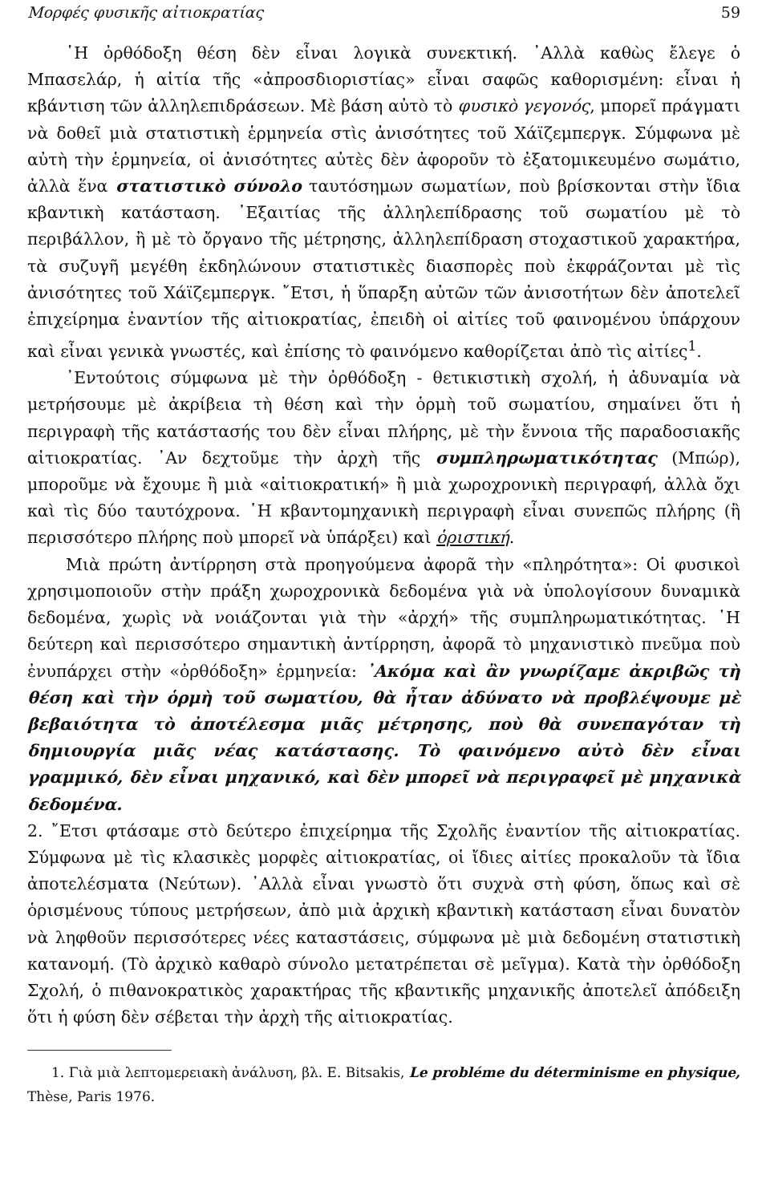Μορφές φυσικῆς αἰτιοκρατίας 59
῾Η ὀρθόδοξη θέση δὲν εἶναι λογικὰ συνεκτική. ᾿Αλλὰ καθὼς ἔλεγε ὁ Μπασελάρ, ἡ αἰτία τῆς «ἀπροσδιοριστίας» εἶναι σαφῶς καθορισμένη: εἶναι ἡ κβάντιση τῶν ἀλληλεπιδράσεων. Μὲ βάση αὐτὸ τὸ φυσικὸ γεγονός, μπορεῖ πράγματι νὰ δοθεῖ μιὰ στατιστικὴ ἑρμηνεία στὶς ἀνισότητες τοῦ Χάϊζεμπεργκ. Σύμφωνα μὲ αὐτὴ τὴν ἑρμηνεία, οἱ ἀνισότητες αὐτὲς δὲν ἀφοροῦν τὸ ἐξατομικευμένο σωμάτιο, ἀλλὰ ἕνα στατιστικὸ σύνολο ταυτόσημων σωματίων, ποὺ βρίσκονται στὴν ἴδια κβαντικὴ κατάσταση. ᾿Εξαιτίας τῆς ἀλληλεπίδρασης τοῦ σωματίου μὲ τὸ περιβάλλον, ἢ μὲ τὸ ὄργανο τῆς μέτρησης, ἀλληλεπίδραση στοχαστικοῦ χαρακτήρα, τὰ συζυγῆ μεγέθη ἐκδηλώνουν στατιστικὲς διασπορὲς ποὺ ἐκφράζονται μὲ τὶς ἀνισότητες τοῦ Χάϊζεμπεργκ. ῎Ετσι, ἡ ὕπαρξη αὐτῶν τῶν ἀνισοτήτων δὲν ἀποτελεῖ ἐπιχείρημα ἐναντίον τῆς αἰτιοκρατίας, ἐπειδὴ οἱ αἰτίες τοῦ φαινομένου ὑπάρχουν καὶ εἶναι γενικὰ γνωστές, καὶ ἐπίσης τὸ φαινόμενο καθορίζεται ἀπὸ τὶς αἰτίες<sup>1</sup>.
᾿Εντούτοις σύμφωνα μὲ τὴν ὀρθόδοξη - θετικιστικὴ σχολή, ἡ ἀδυναμία νὰ μετρήσουμε μὲ ἀκρίβεια τὴ θέση καὶ τὴν ὁρμὴ τοῦ σωματίου, σημαίνει ὅτι ἡ περιγραφὴ τῆς κατάστασής του δὲν εἶναι πλήρης, μὲ τὴν ἔννοια τῆς παραδοσιακῆς αἰτιοκρατίας. ᾿Αν δεχτοῦμε τὴν ἀρχὴ τῆς συμπληρωματικότητας (Μπώρ), μποροῦμε νὰ ἔχουμε ἢ μιὰ «αἰτιοκρατική» ἢ μιὰ χωροχρονικὴ περιγραφή, ἀλλὰ ὄχι καὶ τὶς δύο ταυτόχρονα. ῾Η κβαντομηχανικὴ περιγραφὴ εἶναι συνεπῶς πλήρης (ἢ περισσότερο πλήρης ποὺ μπορεῖ νὰ ὑπάρξει) καὶ ὁριστική.
Μιὰ πρώτη ἀντίρρηση στὰ προηγούμενα ἀφορᾶ τὴν «πληρότητα»: Οἱ φυσικοὶ χρησιμοποιοῦν στὴν πράξη χωροχρονικὰ δεδομένα γιὰ νὰ ὑπολογίσουν δυναμικὰ δεδομένα, χωρὶς νὰ νοιάζονται γιὰ τὴν «ἀρχή» τῆς συμπληρωματικότητας. ῾Η δεύτερη καὶ περισσότερο σημαντικὴ ἀντίρρηση, ἀφορᾶ τὸ μηχανιστικὸ πνεῦμα ποὺ ἐνυπάρχει στὴν «ὀρθόδοξη» ἑρμηνεία: ᾿Ακόμα καὶ ἂν γνωρίζαμε ἀκριβῶς τὴ θέση καὶ τὴν ὁρμὴ τοῦ σωματίου, θὰ ἦταν ἀδύνατο νὰ προβλέψουμε μὲ βεβαιότητα τὸ ἀποτέλεσμα μιᾶς μέτρησης, ποὺ θὰ συνεπαγόταν τὴ δημιουργία μιᾶς νέας κατάστασης. Τὸ φαινόμενο αὐτὸ δὲν εἶναι γραμμικό, δὲν εἶναι μηχανικό, καὶ δὲν μπορεῖ νὰ περιγραφεῖ μὲ μηχανικὰ δεδομένα.
2. ῎Ετσι φτάσαμε στὸ δεύτερο ἐπιχείρημα τῆς Σχολῆς ἐναντίον τῆς αἰτιοκρατίας. Σύμφωνα μὲ τὶς κλασικὲς μορφὲς αἰτιοκρατίας, οἱ ἴδιες αἰτίες προκαλοῦν τὰ ἴδια ἀποτελέσματα (Νεύτων). ᾿Αλλὰ εἶναι γνωστὸ ὅτι συχνὰ στὴ φύση, ὅπως καὶ σὲ ὁρισμένους τύπους μετρήσεων, ἀπὸ μιὰ ἀρχικὴ κβαντικὴ κατάσταση εἶναι δυνατὸν νὰ ληφθοῦν περισσότερες νέες καταστάσεις, σύμφωνα μὲ μιὰ δεδομένη στατιστικὴ κατανομή. (Τὸ ἀρχικὸ καθαρὸ σύνολο μετατρέπεται σὲ μεῖγμα). Κατὰ τὴν ὀρθόδοξη Σχολή, ὁ πιθανοκρατικὸς χαρακτήρας τῆς κβαντικῆς μηχανικῆς ἀποτελεῖ ἀπόδειξη ὅτι ἡ φύση δὲν σέβεται τὴν ἀρχὴ τῆς αἰτιοκρατίας.
1. Γιὰ μιὰ λεπτομερειακὴ ἀνάλυση, βλ. E. Bitsakis, Le probléme du déterminisme en physique, Thèse, Paris 1976.